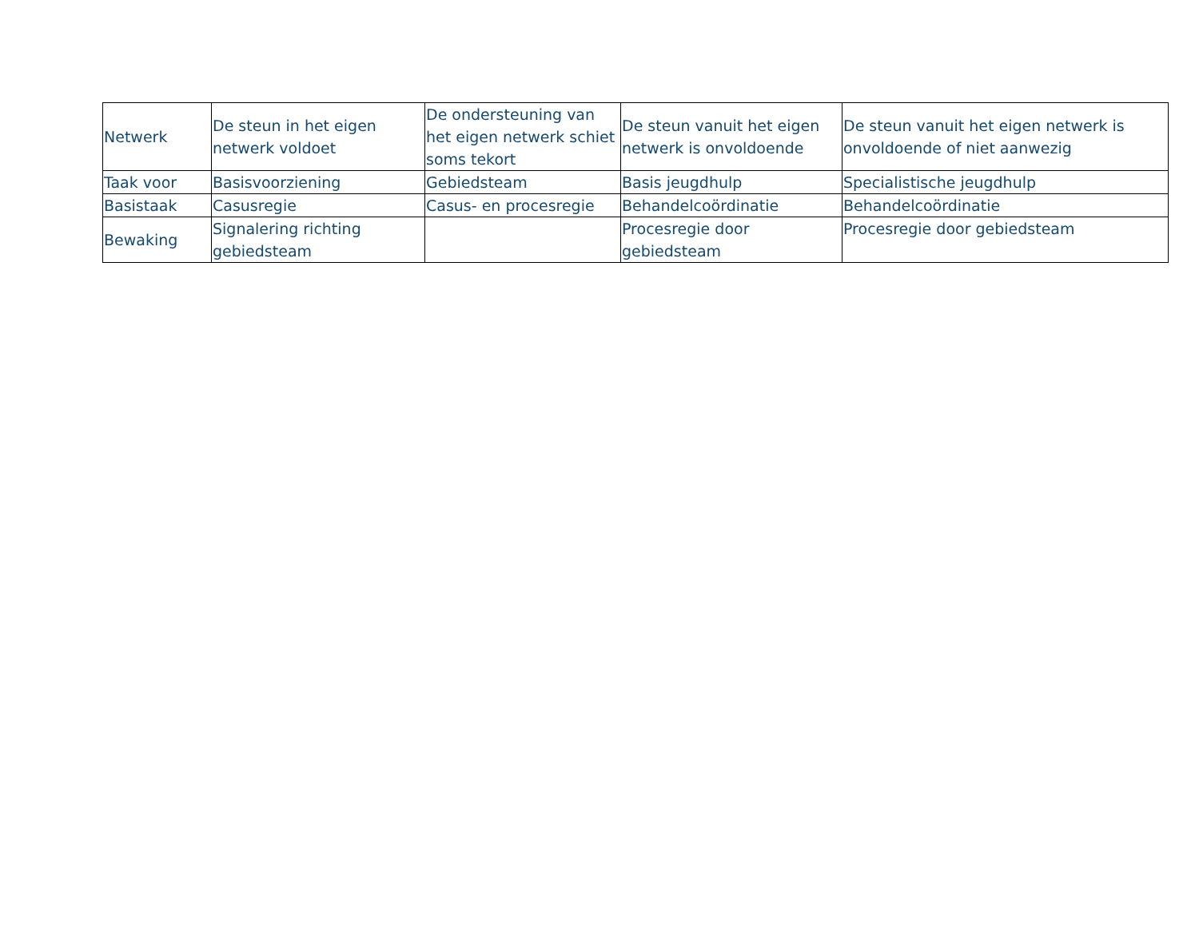| Netwerk | De steun in het eigen netwerk voldoet | De ondersteuning van het eigen netwerk schiet soms tekort | De steun vanuit het eigen netwerk is onvoldoende | De steun vanuit het eigen netwerk is onvoldoende of niet aanwezig |
| --- | --- | --- | --- | --- |
| Taak voor | Basisvoorziening | Gebiedsteam | Basis jeugdhulp | Specialistische jeugdhulp |
| Basistaak | Casusregie | Casus- en procesregie | Behandelcoördinatie | Behandelcoördinatie |
| Bewaking | Signalering richting gebiedsteam | | Procesregie door gebiedsteam | Procesregie door gebiedsteam |